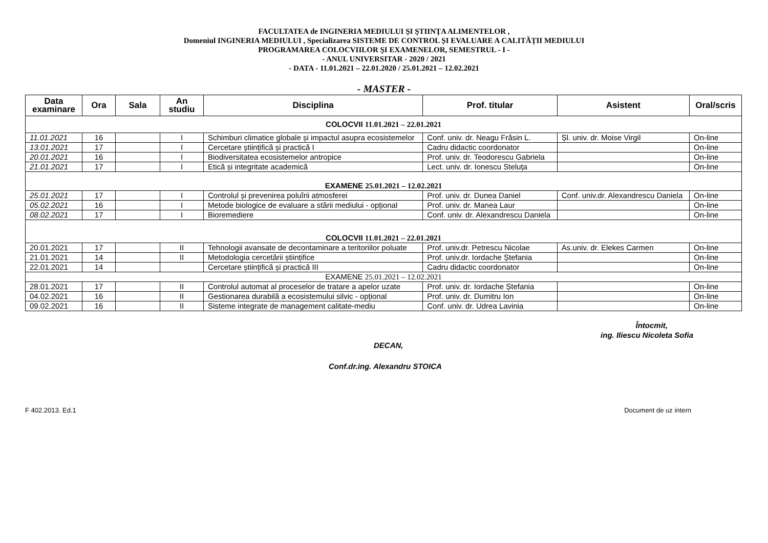FACULTATEA de INGINERIA MEDIULUI ŞI ŞTIINŢA ALIMENTELOR ,
Domeniul INGINERIA MEDIULUI , Specializarea SISTEME DE CONTROL ȘI EVALUARE A CALITĂȚII MEDIULUI
PROGRAMAREA COLOCVIILOR ŞI EXAMENELOR, SEMESTRUL - I -
- ANUL UNIVERSITAR - 2020 / 2021
- DATA - 11.01.2021 – 22.01.2020 / 25.01.2021 – 12.02.2021
- MASTER -
| Data examinare | Ora | Sala | An studiu | Disciplina | Prof. titular | Asistent | Oral/scris |
| --- | --- | --- | --- | --- | --- | --- | --- |
| COLOCVII 11.01.2021 – 22.01.2021 | | | | | | | |
| 11.01.2021 | 16 | | I | Schimburi climatice globale și impactul asupra ecosistemelor | Conf. univ. dr. Neagu Frăsin L. | Șl. univ. dr. Moise Virgil | On-line |
| 13.01.2021 | 17 | | I | Cercetare științifică și practică I | Cadru didactic coordonator | | On-line |
| 20.01.2021 | 16 | | I | Biodiversitatea ecosistemelor antropice | Prof. univ. dr. Teodorescu Gabriela | | On-line |
| 21.01.2021 | 17 | | I | Etică și integritate academică | Lect. univ. dr. Ionescu Steluța | | On-line |
| EXAMENE 25.01.2021 – 12.02.2021 | | | | | | | |
| 25.01.2021 | 17 | | I | Controlul și prevenirea poluîrii atmosferei | Prof. univ. dr. Dunea Daniel | Conf. univ.dr. Alexandrescu Daniela | On-line |
| 05.02.2021 | 16 | | I | Metode biologice de evaluare a stării mediului - opțional | Prof. univ. dr. Manea Laur | | On-line |
| 08.02.2021 | 17 | | I | Bioremediere | Conf. univ. dr. Alexandrescu Daniela | | On-line |
| COLOCVII 11.01.2021 – 22.01.2021 | | | | | | | |
| 20.01.2021 | 17 | | II | Tehnologii avansate de decontaminare a teritoriilor poluate | Prof. univ.dr. Petrescu Nicolae | As.univ. dr. Elekes Carmen | On-line |
| 21.01.2021 | 14 | | II | Metodologia cercetării științifice | Prof. univ.dr. Iordache Ștefania | | On-line |
| 22.01.2021 | 14 | | | Cercetare științifică și practică III | Cadru didactic coordonator | | On-line |
| EXAMENE 25.01.2021 – 12.02.2021 | | | | | | | |
| 28.01.2021 | 17 | | II | Controlul automat al proceselor de tratare a apelor uzate | Prof. univ. dr. Iordache Ștefania | | On-line |
| 04.02.2021 | 16 | | II | Gestionarea durabilă a ecosistemului silvic - opțional | Prof. univ. dr. Dumitru Ion | | On-line |
| 09.02.2021 | 16 | | II | Sisteme integrate de management calitate-mediu | Conf. univ. dr. Udrea Lavinia | | On-line |
Întocmit,
ing. Iliescu Nicoleta Sofia
DECAN,
Conf.dr.ing. Alexandru STOICA
F 402.2013. Ed.1 Document de uz intern